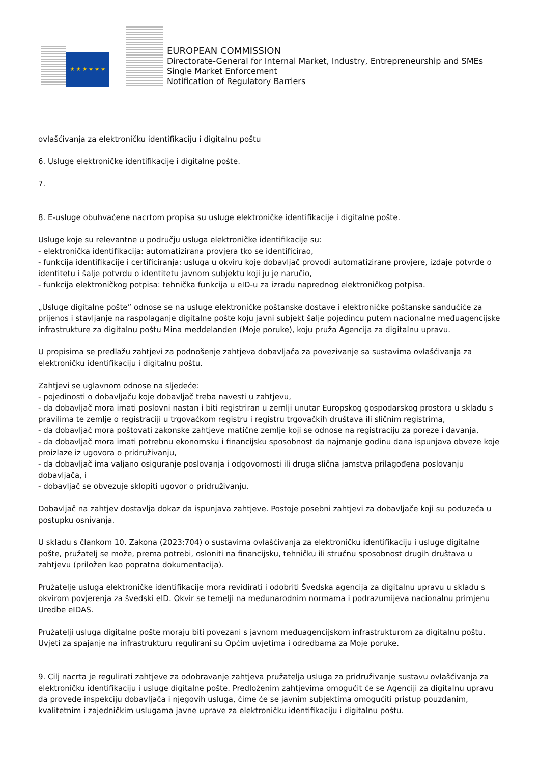★ ★ ★ ★ ★ ★
EUROPEAN COMMISSION
Directorate-General for Internal Market, Industry, Entrepreneurship and SMEs
Single Market Enforcement
Notification of Regulatory Barriers
ovlašćivanja za elektroničku identifikaciju i digitalnu poštu
6. Usluge elektroničke identifikacije i digitalne pošte.
7.
8. E-usluge obuhvaćene nacrtom propisa su usluge elektroničke identifikacije i digitalne pošte.
Usluge koje su relevantne u području usluga elektroničke identifikacije su:
- elektronička identifikacija: automatizirana provjera tko se identificirao,
- funkcija identifikacije i certificiranja: usluga u okviru koje dobavljač provodi automatizirane provjere, izdaje potvrde o identitetu i šalje potvrdu o identitetu javnom subjektu koji ju je naručio,
- funkcija elektroničkog potpisa: tehnička funkcija u eID-u za izradu naprednog elektroničkog potpisa.
„Usluge digitalne pošte” odnose se na usluge elektroničke poštanske dostave i elektroničke poštanske sandučiće za prijenos i stavljanje na raspolaganje digitalne pošte koju javni subjekt šalje pojedincu putem nacionalne međuagencijske infrastrukture za digitalnu poštu Mina meddelanden (Moje poruke), koju pruža Agencija za digitalnu upravu.
U propisima se predlažu zahtjevi za podnošenje zahtjeva dobavljača za povezivanje sa sustavima ovlašćivanja za elektroničku identifikaciju i digitalnu poštu.
Zahtjevi se uglavnom odnose na sljedeće:
- pojedinosti o dobavljaču koje dobavljač treba navesti u zahtjevu,
- da dobavljač mora imati poslovni nastan i biti registriran u zemlji unutar Europskog gospodarskog prostora u skladu s pravilima te zemlje o registraciji u trgovačkom registru i registru trgovačkih društava ili sličnim registrima,
- da dobavljač mora poštovati zakonske zahtjeve matične zemlje koji se odnose na registraciju za poreze i davanja,
- da dobavljač mora imati potrebnu ekonomsku i financijsku sposobnost da najmanje godinu dana ispunjava obveze koje proizlaze iz ugovora o pridruživanju,
- da dobavljač ima valjano osiguranje poslovanja i odgovornosti ili druga slična jamstva prilagođena poslovanju dobavljača, i
- dobavljač se obvezuje sklopiti ugovor o pridruživanju.
Dobavljač na zahtjev dostavlja dokaz da ispunjava zahtjeve. Postoje posebni zahtjevi za dobavljače koji su poduzeća u postupku osnivanja.
U skladu s člankom 10. Zakona (2023:704) o sustavima ovlašćivanja za elektroničku identifikaciju i usluge digitalne pošte, pružatelj se može, prema potrebi, osloniti na financijsku, tehničku ili stručnu sposobnost drugih društava u zahtjevu (priložen kao popratna dokumentacija).
Pružatelje usluga elektroničke identifikacije mora revidirati i odobriti Švedska agencija za digitalnu upravu u skladu s okvirom povjerenja za švedski eID. Okvir se temelji na međunarodnim normama i podrazumijeva nacionalnu primjenu Uredbe eIDAS.
Pružatelji usluga digitalne pošte moraju biti povezani s javnom međuagencijskom infrastrukturom za digitalnu poštu. Uvjeti za spajanje na infrastrukturu regulirani su Općim uvjetima i odredbama za Moje poruke.
9. Cilj nacrta je regulirati zahtjeve za odobravanje zahtjeva pružatelja usluga za pridruživanje sustavu ovlašćivanja za elektroničku identifikaciju i usluge digitalne pošte. Predloženim zahtjevima omogućit će se Agenciji za digitalnu upravu da provede inspekciju dobavljača i njegovih usluga, čime će se javnim subjektima omogućiti pristup pouzdanim, kvalitetnim i zajedničkim uslugama javne uprave za elektroničku identifikaciju i digitalnu poštu.